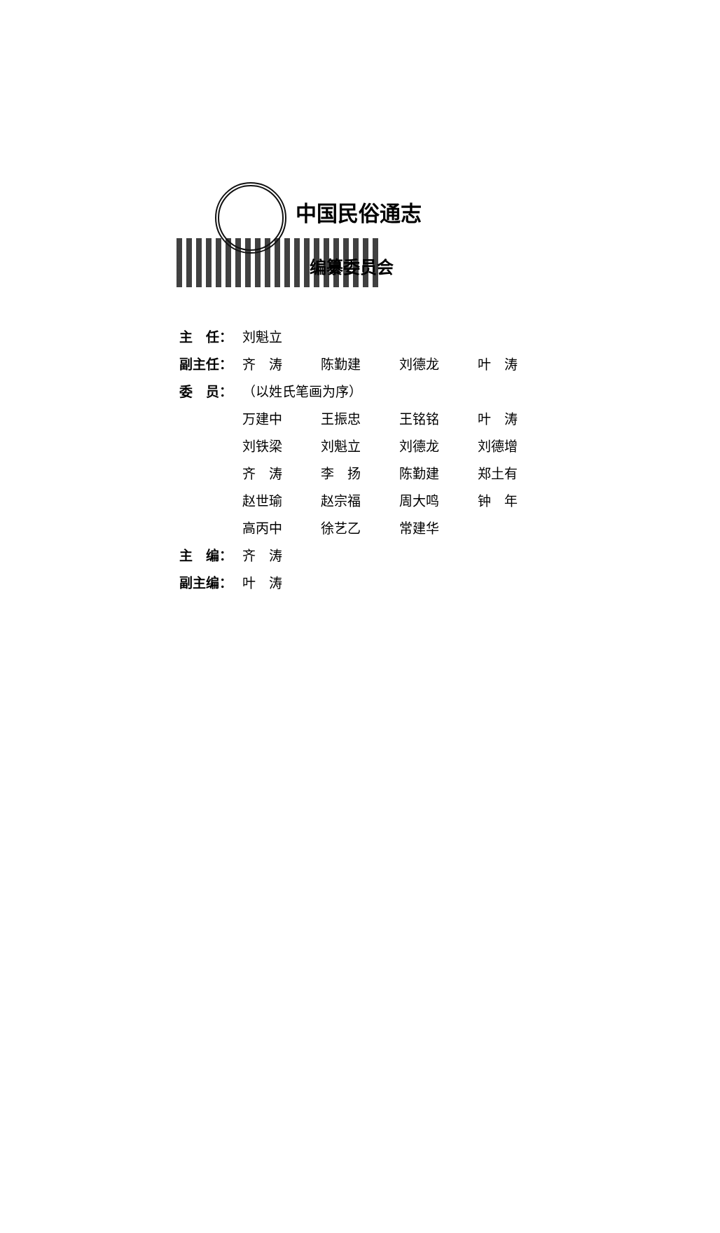中国民俗通志
编纂委员会
| 主 任： | 刘魁立 | | | |
| 副主任： | 齐 涛 | 陈勤建 | 刘德龙 | 叶 涛 |
| 委 员： | （以姓氏笔画为序） | | | |
| | 万建中 | 王振忠 | 王铭铭 | 叶 涛 |
| | 刘铁梁 | 刘魁立 | 刘德龙 | 刘德增 |
| | 齐 涛 | 李 扬 | 陈勤建 | 郑土有 |
| | 赵世瑜 | 赵宗福 | 周大鸣 | 钟 年 |
| | 高丙中 | 徐艺乙 | 常建华 | |
| 主 编： | 齐 涛 | | | |
| 副主编： | 叶 涛 | | | |